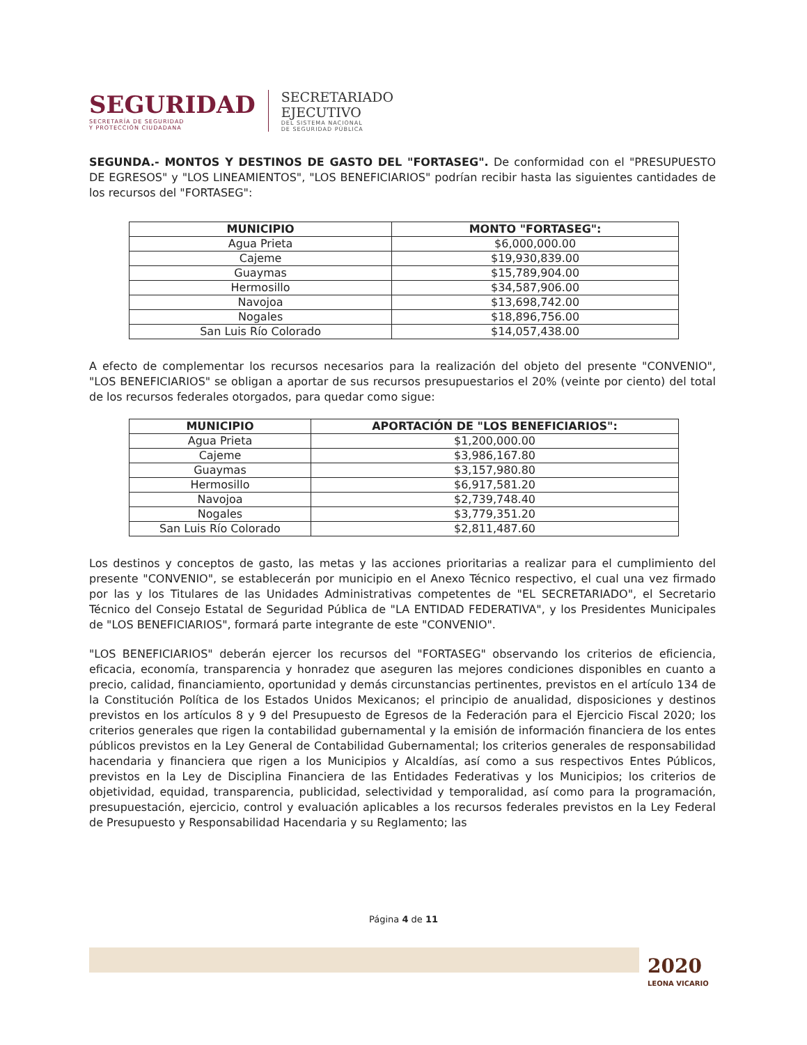SEGURIDAD
SECRETARÍA DE SEGURIDAD
Y PROTECCIÓN CIUDADANA
SECRETARIADO
EJECUTIVO
DEL SISTEMA NACIONAL
DE SEGURIDAD PÚBLICA
SEGUNDA.- MONTOS Y DESTINOS DE GASTO DEL "FORTASEG". De conformidad con el "PRESUPUESTO DE EGRESOS" y "LOS LINEAMIENTOS", "LOS BENEFICIARIOS" podrían recibir hasta las siguientes cantidades de los recursos del "FORTASEG":
| MUNICIPIO | MONTO "FORTASEG": |
| --- | --- |
| Agua Prieta | $6,000,000.00 |
| Cajeme | $19,930,839.00 |
| Guaymas | $15,789,904.00 |
| Hermosillo | $34,587,906.00 |
| Navojoa | $13,698,742.00 |
| Nogales | $18,896,756.00 |
| San Luis Río Colorado | $14,057,438.00 |
A efecto de complementar los recursos necesarios para la realización del objeto del presente "CONVENIO", "LOS BENEFICIARIOS" se obligan a aportar de sus recursos presupuestarios el 20% (veinte por ciento) del total de los recursos federales otorgados, para quedar como sigue:
| MUNICIPIO | APORTACIÓN DE "LOS BENEFICIARIOS": |
| --- | --- |
| Agua Prieta | $1,200,000.00 |
| Cajeme | $3,986,167.80 |
| Guaymas | $3,157,980.80 |
| Hermosillo | $6,917,581.20 |
| Navojoa | $2,739,748.40 |
| Nogales | $3,779,351.20 |
| San Luis Río Colorado | $2,811,487.60 |
Los destinos y conceptos de gasto, las metas y las acciones prioritarias a realizar para el cumplimiento del presente "CONVENIO", se establecerán por municipio en el Anexo Técnico respectivo, el cual una vez firmado por las y los Titulares de las Unidades Administrativas competentes de "EL SECRETARIADO", el Secretario Técnico del Consejo Estatal de Seguridad Pública de "LA ENTIDAD FEDERATIVA", y los Presidentes Municipales de "LOS BENEFICIARIOS", formará parte integrante de este "CONVENIO".
"LOS BENEFICIARIOS" deberán ejercer los recursos del "FORTASEG" observando los criterios de eficiencia, eficacia, economía, transparencia y honradez que aseguren las mejores condiciones disponibles en cuanto a precio, calidad, financiamiento, oportunidad y demás circunstancias pertinentes, previstos en el artículo 134 de la Constitución Política de los Estados Unidos Mexicanos; el principio de anualidad, disposiciones y destinos previstos en los artículos 8 y 9 del Presupuesto de Egresos de la Federación para el Ejercicio Fiscal 2020; los criterios generales que rigen la contabilidad gubernamental y la emisión de información financiera de los entes públicos previstos en la Ley General de Contabilidad Gubernamental; los criterios generales de responsabilidad hacendaria y financiera que rigen a los Municipios y Alcaldías, así como a sus respectivos Entes Públicos, previstos en la Ley de Disciplina Financiera de las Entidades Federativas y los Municipios; los criterios de objetividad, equidad, transparencia, publicidad, selectividad y temporalidad, así como para la programación, presupuestación, ejercicio, control y evaluación aplicables a los recursos federales previstos en la Ley Federal de Presupuesto y Responsabilidad Hacendaria y su Reglamento; las
Página 4 de 11
2020
LEONA VICARIO